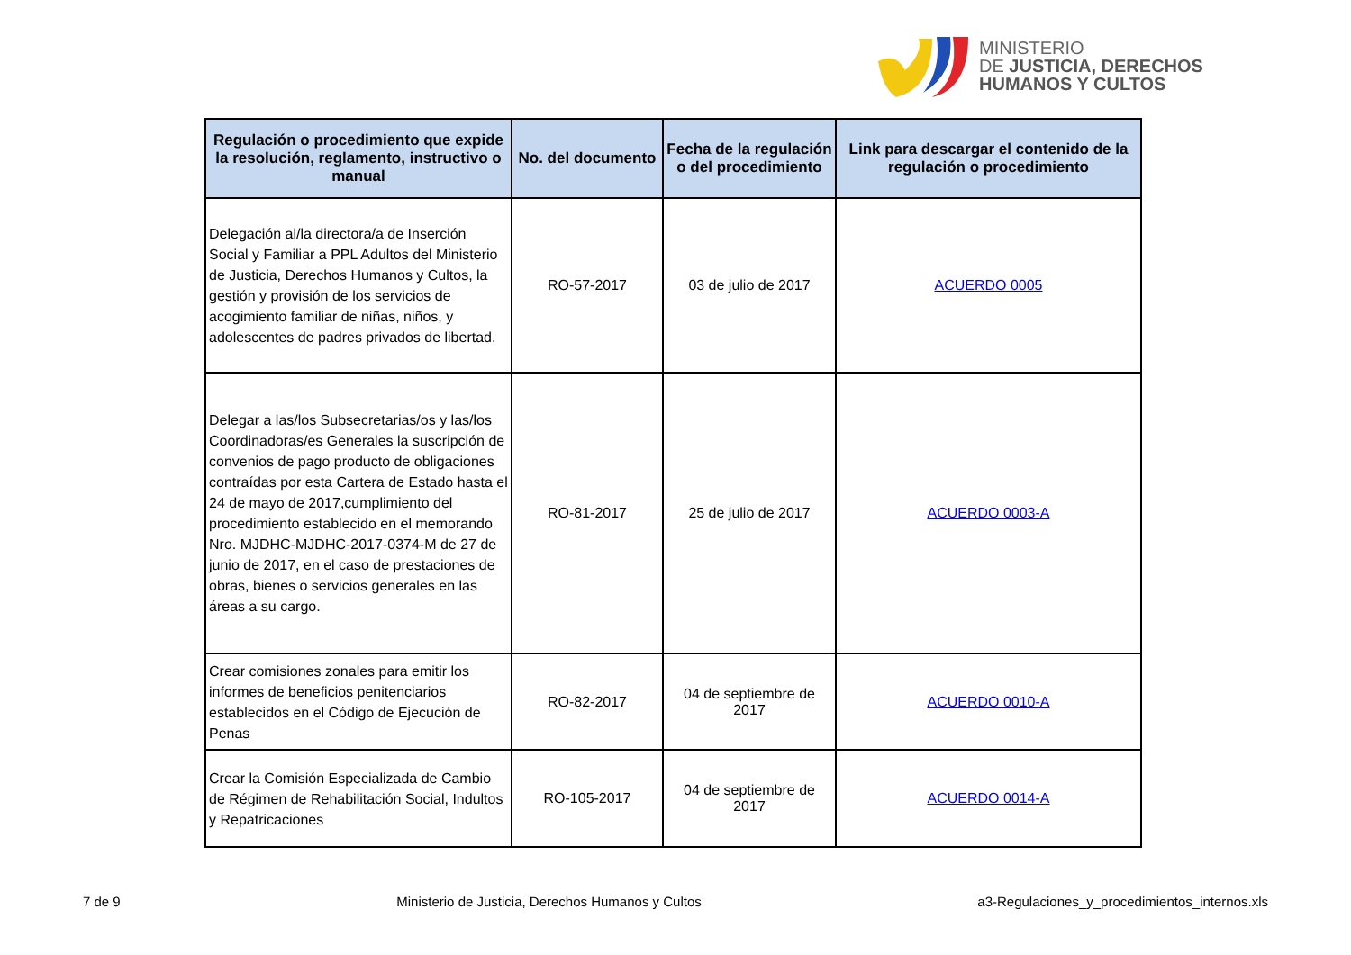MINISTERIO
DE JUSTICIA, DERECHOS
HUMANOS Y CULTOS
| Regulación o procedimiento que expide la resolución, reglamento, instructivo o manual | No. del documento | Fecha de la regulación o del procedimiento | Link para descargar el contenido de la regulación o procedimiento |
| --- | --- | --- | --- |
| Delegación al/la directora/a de Inserción Social y Familiar a PPL Adultos del Ministerio de Justicia, Derechos Humanos y Cultos, la gestión y provisión de los servicios de acogimiento familiar de niñas, niños, y adolescentes de padres privados de libertad. | RO-57-2017 | 03 de julio de 2017 | ACUERDO 0005 |
| Delegar a las/los Subsecretarias/os y las/los Coordinadoras/es Generales la suscripción de convenios de pago producto de obligaciones contraídas por esta Cartera de Estado hasta el 24 de mayo de 2017,cumplimiento del procedimiento establecido en el memorando Nro. MJDHC-MJDHC-2017-0374-M de 27 de junio de 2017, en el caso de prestaciones de obras, bienes o servicios generales en las áreas a su cargo. | RO-81-2017 | 25 de julio de 2017 | ACUERDO 0003-A |
| Crear comisiones zonales para emitir los informes de beneficios penitenciarios establecidos en el Código de Ejecución de Penas | RO-82-2017 | 04 de septiembre de 2017 | ACUERDO 0010-A |
| Crear la Comisión Especializada de Cambio de Régimen de Rehabilitación Social, Indultos y Repatricaciones | RO-105-2017 | 04 de septiembre de 2017 | ACUERDO 0014-A |
7 de 9 Ministerio de Justicia, Derechos Humanos y Cultos a3-Regulaciones_y_procedimientos_internos.xls